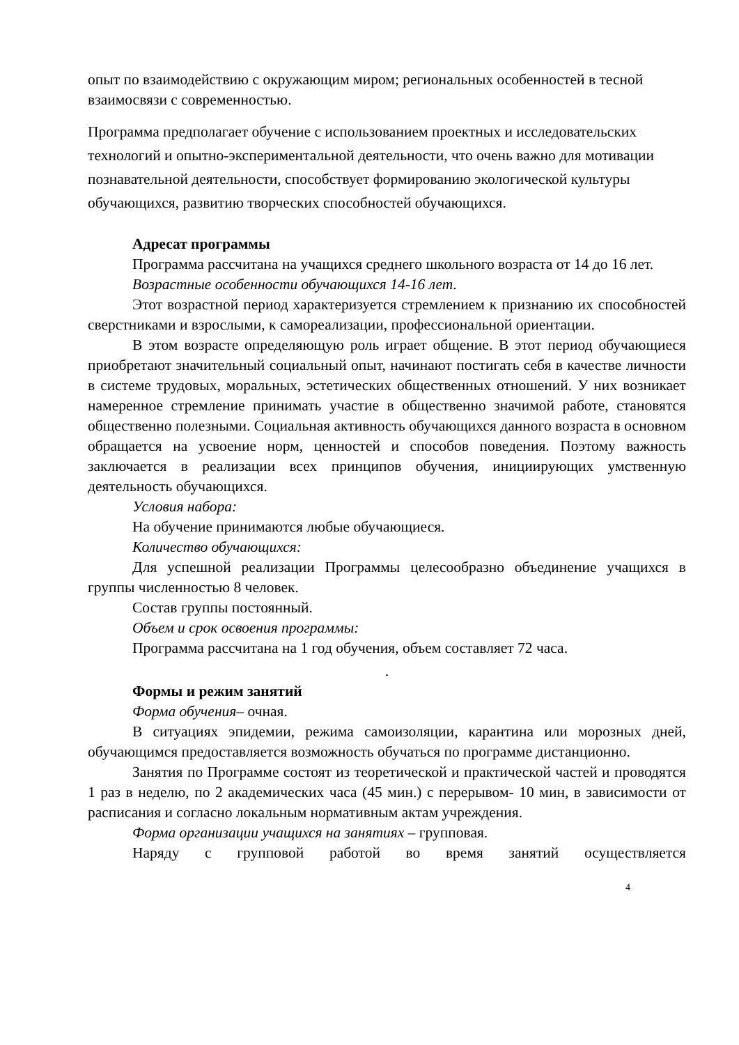опыт по взаимодействию с окружающим миром; региональных особенностей в тесной взаимосвязи с современностью.
Программа предполагает обучение с использованием проектных и исследовательских технологий и опытно-экспериментальной деятельности, что очень важно для мотивации познавательной деятельности, способствует формированию экологической культуры обучающихся, развитию творческих способностей обучающихся.
Адресат программы
Программа рассчитана на учащихся среднего школьного возраста от 14 до 16 лет.
Возрастные особенности обучающихся 14-16 лет.
Этот возрастной период характеризуется стремлением к признанию их способностей сверстниками и взрослыми, к самореализации, профессиональной ориентации.
В этом возрасте определяющую роль играет общение. В этот период обучающиеся приобретают значительный социальный опыт, начинают постигать себя в качестве личности в системе трудовых, моральных, эстетических общественных отношений. У них возникает намеренное стремление принимать участие в общественно значимой работе, становятся общественно полезными. Социальная активность обучающихся данного возраста в основном обращается на усвоение норм, ценностей и способов поведения. Поэтому важность заключается в реализации всех принципов обучения, инициирующих умственную деятельность обучающихся.
Условия набора:
На обучение принимаются любые обучающиеся.
Количество обучающихся:
Для успешной реализации Программы целесообразно объединение учащихся в группы численностью 8 человек.
Состав группы постоянный.
Объем и срок освоения программы:
Программа рассчитана на 1 год обучения, объем составляет 72 часа.
.
Формы и режим занятий
Форма обучения– очная.
В ситуациях эпидемии, режима самоизоляции, карантина или морозных дней, обучающимся предоставляется возможность обучаться по программе дистанционно.
Занятия по Программе состоят из теоретической и практической частей и проводятся 1 раз в неделю, по 2 академических часа (45 мин.) с перерывом- 10 мин, в зависимости от расписания и согласно локальным нормативным актам учреждения.
Форма организации учащихся на занятиях – групповая.
Наряду с групповой работой во время занятий осуществляется
4